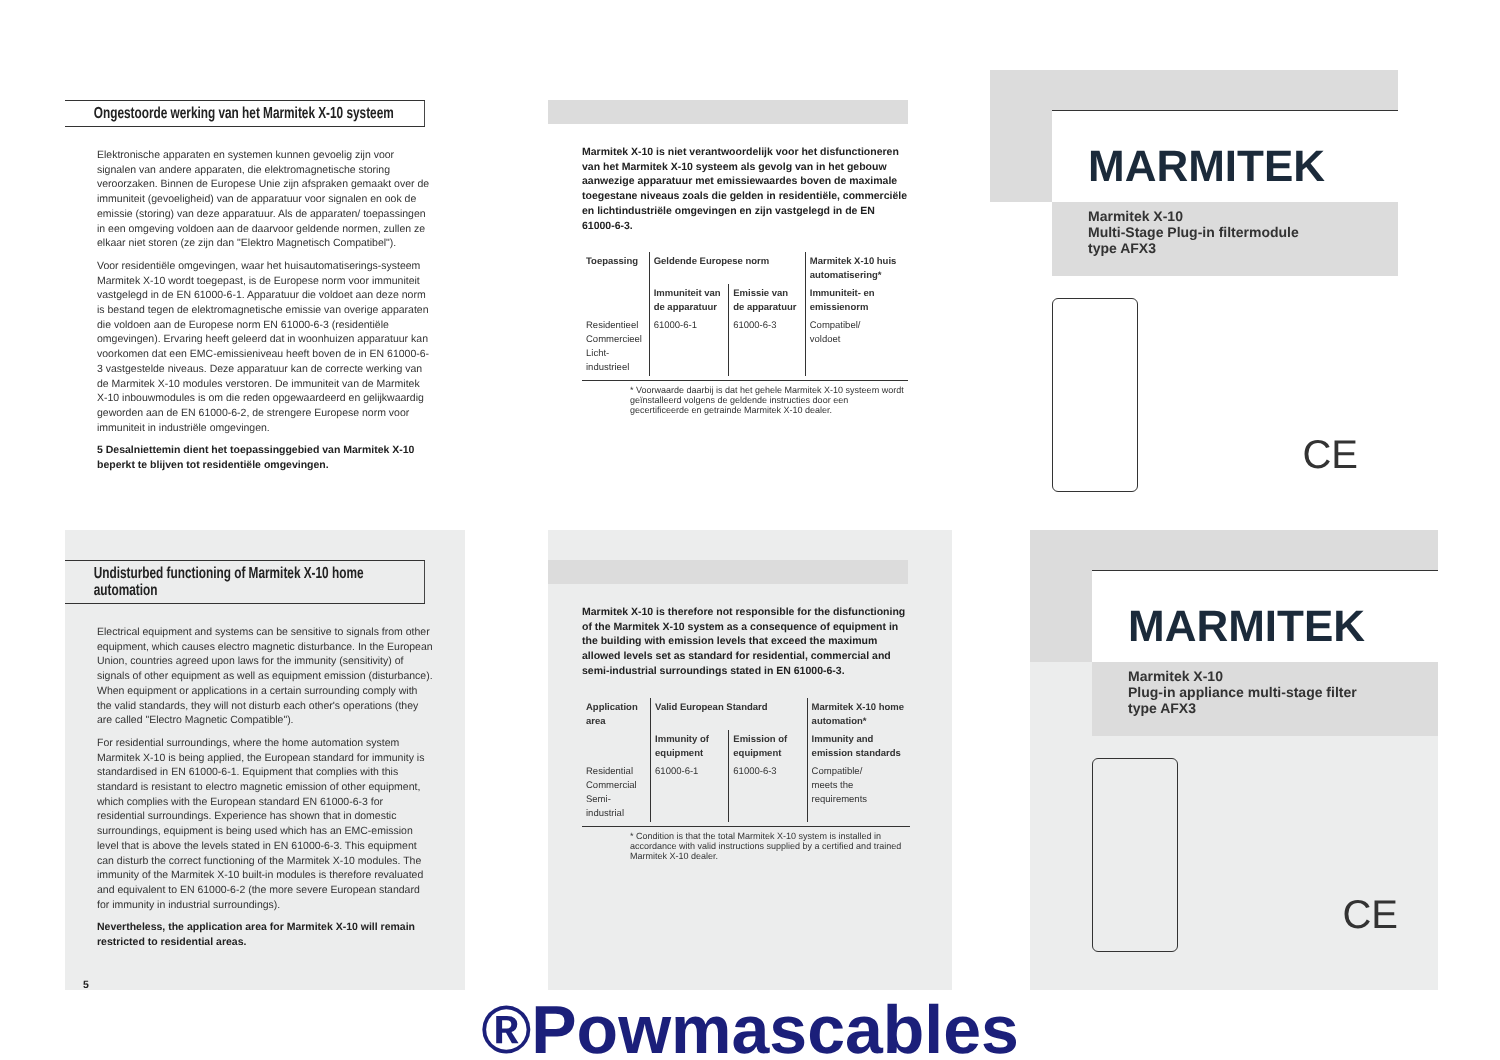Ongestoorde werking van het Marmitek X-10 systeem
Elektronische apparaten en systemen kunnen gevoelig zijn voor signalen van andere apparaten, die elektromagnetische storing veroorzaken. Binnen de Europese Unie zijn afspraken gemaakt over de immuniteit (gevoeligheid) van de apparatuur voor signalen en ook de emissie (storing) van deze apparatuur. Als de apparaten/ toepassingen in een omgeving voldoen aan de daarvoor geldende normen, zullen ze elkaar niet storen (ze zijn dan "Elektro Magnetisch Compatibel").
Voor residentiële omgevingen, waar het huisautomatiserings-systeem Marmitek X-10 wordt toegepast, is de Europese norm voor immuniteit vastgelegd in de EN 61000-6-1. Apparatuur die voldoet aan deze norm is bestand tegen de elektromagnetische emissie van overige apparaten die voldoen aan de Europese norm EN 61000-6-3 (residentiële omgevingen). Ervaring heeft geleerd dat in woonhuizen apparatuur kan voorkomen dat een EMC-emissieniveau heeft boven de in EN 61000-6-3 vastgestelde niveaus. Deze apparatuur kan de correcte werking van de Marmitek X-10 modules verstoren. De immuniteit van de Marmitek X-10 inbouwmodules is om die reden opgewaardeerd en gelijkwaardig geworden aan de EN 61000-6-2, de strengere Europese norm voor immuniteit in industriële omgevingen.
5 Desalniettemin dient het toepassinggebied van Marmitek X-10 beperkt te blijven tot residentiële omgevingen.
Marmitek X-10 is niet verantwoordelijk voor het disfunctioneren van het Marmitek X-10 systeem als gevolg van in het gebouw aanwezige apparatuur met emissiewaardes boven de maximale toegestane niveaus zoals die gelden in residentiële, commerciële en lichtindustriële omgevingen en zijn vastgelegd in de EN 61000-6-3.
| Toepassing | Geldende Europese norm | | Marmitek X-10 huis automatisering* |
| --- | --- | --- | --- |
| | Immuniteit van de apparatuur | Emissie van de apparatuur | Immuniteit- en emissienorm |
| Residentieel Commercieel Licht-industrieel | 61000-6-1 | 61000-6-3 | Compatibel/ voldoet |
* Voorwaarde daarbij is dat het gehele Marmitek X-10 systeem wordt geïnstalleerd volgens de geldende instructies door een gecertificeerde en getrainde Marmitek X-10 dealer.
MARMITEK
Marmitek X-10
Multi-Stage Plug-in filtermodule
type AFX3
CE
Undisturbed functioning of Marmitek X-10 home automation
Electrical equipment and systems can be sensitive to signals from other equipment, which causes electro magnetic disturbance. In the European Union, countries agreed upon laws for the immunity (sensitivity) of signals of other equipment as well as equipment emission (disturbance). When equipment or applications in a certain surrounding comply with the valid standards, they will not disturb each other's operations (they are called "Electro Magnetic Compatible").
For residential surroundings, where the home automation system Marmitek X-10 is being applied, the European standard for immunity is standardised in EN 61000-6-1. Equipment that complies with this standard is resistant to electro magnetic emission of other equipment, which complies with the European standard EN 61000-6-3 for residential surroundings. Experience has shown that in domestic surroundings, equipment is being used which has an EMC-emission level that is above the levels stated in EN 61000-6-3. This equipment can disturb the correct functioning of the Marmitek X-10 modules. The immunity of the Marmitek X-10 built-in modules is therefore revaluated and equivalent to EN 61000-6-2 (the more severe European standard for immunity in industrial surroundings).
Nevertheless, the application area for Marmitek X-10 will remain restricted to residential areas.
5
Marmitek X-10 is therefore not responsible for the disfunctioning of the Marmitek X-10 system as a consequence of equipment in the building with emission levels that exceed the maximum allowed levels set as standard for residential, commercial and semi-industrial surroundings stated in EN 61000-6-3.
| Application area | Valid European Standard | | Marmitek X-10 home automation* |
| --- | --- | --- | --- |
| | Immunity of equipment | Emission of equipment | Immunity and emission standards |
| Residential Commercial Semi-industrial | 61000-6-1 | 61000-6-3 | Compatible/ meets the requirements |
* Condition is that the total Marmitek X-10 system is installed in accordance with valid instructions supplied by a certified and trained Marmitek X-10 dealer.
MARMITEK
Marmitek X-10
Plug-in appliance multi-stage filter
type AFX3
CE
®Powmascables